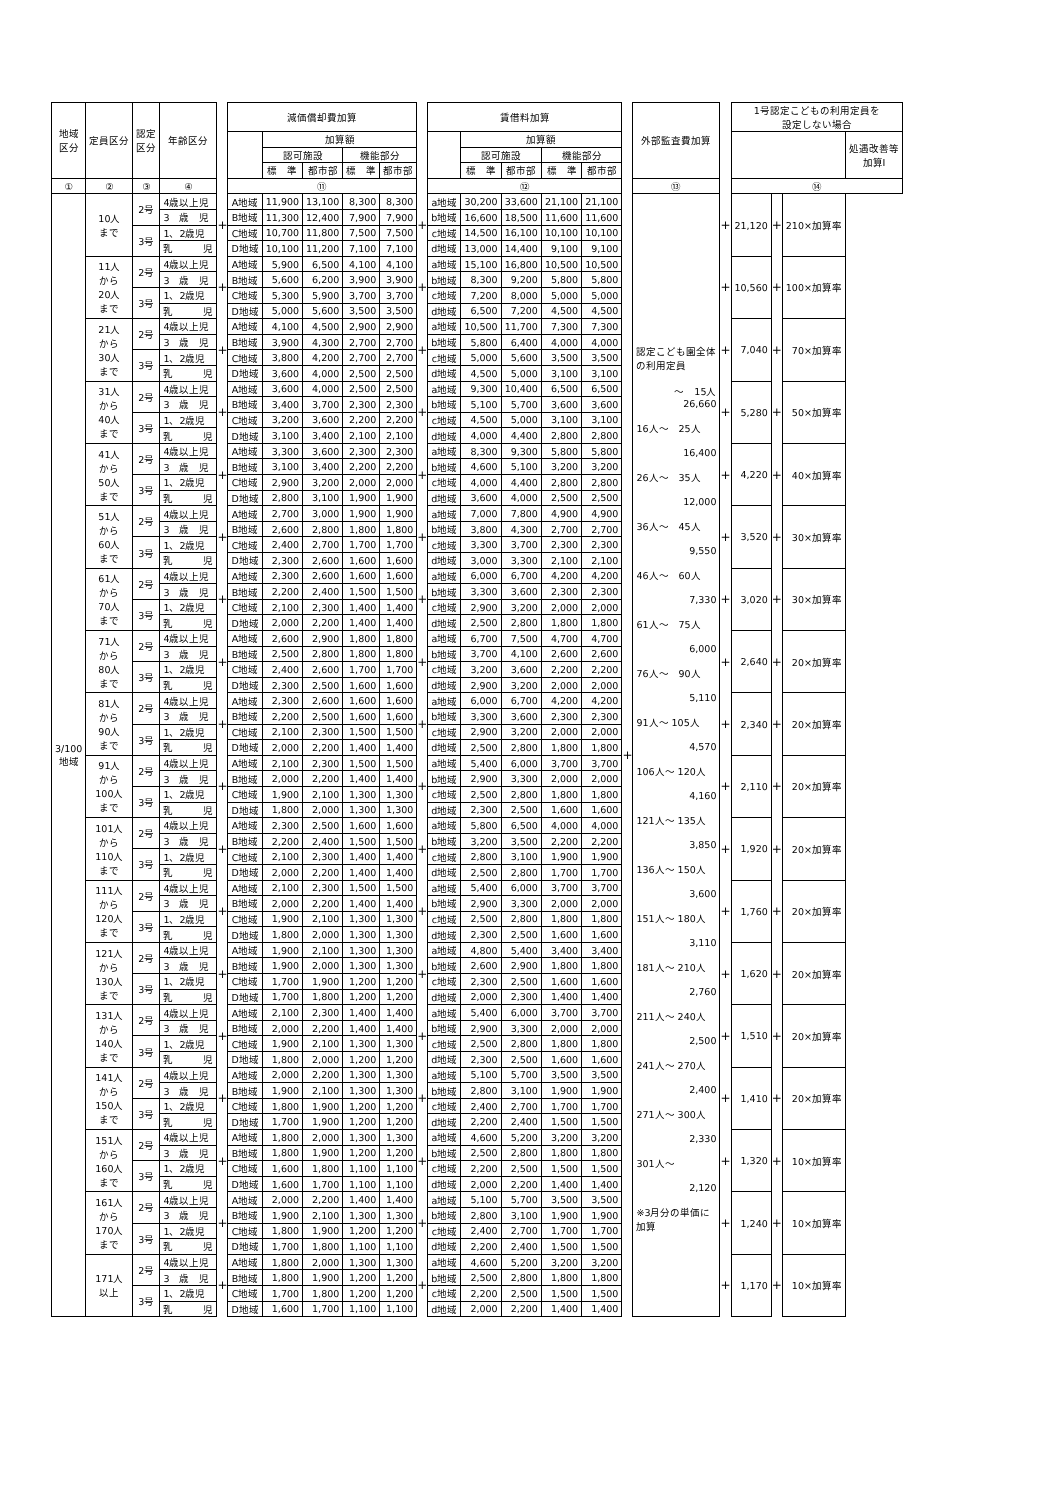| 地域 区分 | 定員区分 | 認定 区分 | 年齢区分 | | 減価償却費加算 | | | | | | 賃借料加算 | | | | | | 外部監査費加算 | | 1号認定こどもの利用定員を 設定しない場合 | | | |
| --- | --- | --- | --- | --- | --- | --- | --- | --- | --- | --- | --- | --- | --- | --- | --- | --- | --- | --- | --- | --- | --- | --- |
| | | | | | | 加算額 | | | | | | 加算額 | | | | | | | | | | 処遇改善等 加算Ⅰ |
| | | | | | | 認可施設 | | 機能部分 | | | | 認可施設 | | 機能部分 | | | | | | | | |
| | | | | | | 標 準 | 都市部 | 標 準 | 都市部 | | | 標 準 | 都市部 | 標 準 | 都市部 | | | | | | | |
| ① | ② | ③ | ④ | | ⑪ | | | | | | ⑫ | | | | | | ⑬ | | ⑭ | | | |
| 3/100 地域 | 10人 まで | 2号 | 4歳以上児 | + | A地域 | 11,900 | 13,100 | 8,300 | 8,300 | + | a地域 | 30,200 | 33,600 | 21,100 | 21,100 | + | 認定こども園全体の利用定員 ～ 15人 26,660 16人～ 25人 16,400 26人～ 35人 12,000 36人～ 45人 9,550 46人～ 60人 7,330 61人～ 75人 6,000 76人～ 90人 5,110 91人～ 105人 4,570 106人～ 120人 4,160 121人～ 135人 3,850 136人～ 150人 3,600 151人～ 180人 3,110 181人～ 210人 2,760 211人～ 240人 2,500 241人～ 270人 2,400 271人～ 300人 2,330 301人～ 2,120 ※3月分の単価に加算 | + | 21,120 | + | 210×加算率 | |
| | | | 3 歳 児 | | B地域 | 11,300 | 12,400 | 7,900 | 7,900 | | b地域 | 16,600 | 18,500 | 11,600 | 11,600 | | | | | | | |
| | | 3号 | 1、2歳児 | | C地域 | 10,700 | 11,800 | 7,500 | 7,500 | | c地域 | 14,500 | 16,100 | 10,100 | 10,100 | | | | | | | |
| | | | 乳 児 | | D地域 | 10,100 | 11,200 | 7,100 | 7,100 | | d地域 | 13,000 | 14,400 | 9,100 | 9,100 | | | | | | | |
| | 11人 から 20人 まで | 2号 | 4歳以上児 | + | A地域 | 5,900 | 6,500 | 4,100 | 4,100 | + | a地域 | 15,100 | 16,800 | 10,500 | 10,500 | | | + | 10,560 | + | 100×加算率 | |
| | | | 3 歳 児 | | B地域 | 5,600 | 6,200 | 3,900 | 3,900 | | b地域 | 8,300 | 9,200 | 5,800 | 5,800 | | | | | | | |
| | | 3号 | 1、2歳児 | | C地域 | 5,300 | 5,900 | 3,700 | 3,700 | | c地域 | 7,200 | 8,000 | 5,000 | 5,000 | | | | | | | |
| | | | 乳 児 | | D地域 | 5,000 | 5,600 | 3,500 | 3,500 | | d地域 | 6,500 | 7,200 | 4,500 | 4,500 | | | | | | | |
| | 21人 から 30人 まで | 2号 | 4歳以上児 | + | A地域 | 4,100 | 4,500 | 2,900 | 2,900 | + | a地域 | 10,500 | 11,700 | 7,300 | 7,300 | | | + | 7,040 | + | 70×加算率 | |
| | | | 3 歳 児 | | B地域 | 3,900 | 4,300 | 2,700 | 2,700 | | b地域 | 5,800 | 6,400 | 4,000 | 4,000 | | | | | | | |
| | | 3号 | 1、2歳児 | | C地域 | 3,800 | 4,200 | 2,700 | 2,700 | | c地域 | 5,000 | 5,600 | 3,500 | 3,500 | | | | | | | |
| | | | 乳 児 | | D地域 | 3,600 | 4,000 | 2,500 | 2,500 | | d地域 | 4,500 | 5,000 | 3,100 | 3,100 | | | | | | | |
| | 31人 から 40人 まで | 2号 | 4歳以上児 | + | A地域 | 3,600 | 4,000 | 2,500 | 2,500 | + | a地域 | 9,300 | 10,400 | 6,500 | 6,500 | | | + | 5,280 | + | 50×加算率 | |
| | | | 3 歳 児 | | B地域 | 3,400 | 3,700 | 2,300 | 2,300 | | b地域 | 5,100 | 5,700 | 3,600 | 3,600 | | | | | | | |
| | | 3号 | 1、2歳児 | | C地域 | 3,200 | 3,600 | 2,200 | 2,200 | | c地域 | 4,500 | 5,000 | 3,100 | 3,100 | | | | | | | |
| | | | 乳 児 | | D地域 | 3,100 | 3,400 | 2,100 | 2,100 | | d地域 | 4,000 | 4,400 | 2,800 | 2,800 | | | | | | | |
| | 41人 から 50人 まで | 2号 | 4歳以上児 | + | A地域 | 3,300 | 3,600 | 2,300 | 2,300 | + | a地域 | 8,300 | 9,300 | 5,800 | 5,800 | | | + | 4,220 | + | 40×加算率 | |
| | | | 3 歳 児 | | B地域 | 3,100 | 3,400 | 2,200 | 2,200 | | b地域 | 4,600 | 5,100 | 3,200 | 3,200 | | | | | | | |
| | | 3号 | 1、2歳児 | | C地域 | 2,900 | 3,200 | 2,000 | 2,000 | | c地域 | 4,000 | 4,400 | 2,800 | 2,800 | | | | | | | |
| | | | 乳 児 | | D地域 | 2,800 | 3,100 | 1,900 | 1,900 | | d地域 | 3,600 | 4,000 | 2,500 | 2,500 | | | | | | | |
| | 51人 から 60人 まで | 2号 | 4歳以上児 | + | A地域 | 2,700 | 3,000 | 1,900 | 1,900 | + | a地域 | 7,000 | 7,800 | 4,900 | 4,900 | | | + | 3,520 | + | 30×加算率 | |
| | | | 3 歳 児 | | B地域 | 2,600 | 2,800 | 1,800 | 1,800 | | b地域 | 3,800 | 4,300 | 2,700 | 2,700 | | | | | | | |
| | | 3号 | 1、2歳児 | | C地域 | 2,400 | 2,700 | 1,700 | 1,700 | | c地域 | 3,300 | 3,700 | 2,300 | 2,300 | | | | | | | |
| | | | 乳 児 | | D地域 | 2,300 | 2,600 | 1,600 | 1,600 | | d地域 | 3,000 | 3,300 | 2,100 | 2,100 | | | | | | | |
| | 61人 から 70人 まで | 2号 | 4歳以上児 | + | A地域 | 2,300 | 2,600 | 1,600 | 1,600 | + | a地域 | 6,000 | 6,700 | 4,200 | 4,200 | | | + | 3,020 | + | 30×加算率 | |
| | | | 3 歳 児 | | B地域 | 2,200 | 2,400 | 1,500 | 1,500 | | b地域 | 3,300 | 3,600 | 2,300 | 2,300 | | | | | | | |
| | | 3号 | 1、2歳児 | | C地域 | 2,100 | 2,300 | 1,400 | 1,400 | | c地域 | 2,900 | 3,200 | 2,000 | 2,000 | | | | | | | |
| | | | 乳 児 | | D地域 | 2,000 | 2,200 | 1,400 | 1,400 | | d地域 | 2,500 | 2,800 | 1,800 | 1,800 | | | | | | | |
| | 71人 から 80人 まで | 2号 | 4歳以上児 | + | A地域 | 2,600 | 2,900 | 1,800 | 1,800 | + | a地域 | 6,700 | 7,500 | 4,700 | 4,700 | | | + | 2,640 | + | 20×加算率 | |
| | | | 3 歳 児 | | B地域 | 2,500 | 2,800 | 1,800 | 1,800 | | b地域 | 3,700 | 4,100 | 2,600 | 2,600 | | | | | | | |
| | | 3号 | 1、2歳児 | | C地域 | 2,400 | 2,600 | 1,700 | 1,700 | | c地域 | 3,200 | 3,600 | 2,200 | 2,200 | | | | | | | |
| | | | 乳 児 | | D地域 | 2,300 | 2,500 | 1,600 | 1,600 | | d地域 | 2,900 | 3,200 | 2,000 | 2,000 | | | | | | | |
| | 81人 から 90人 まで | 2号 | 4歳以上児 | + | A地域 | 2,300 | 2,600 | 1,600 | 1,600 | + | a地域 | 6,000 | 6,700 | 4,200 | 4,200 | | | + | 2,340 | + | 20×加算率 | |
| | | | 3 歳 児 | | B地域 | 2,200 | 2,500 | 1,600 | 1,600 | | b地域 | 3,300 | 3,600 | 2,300 | 2,300 | | | | | | | |
| | | 3号 | 1、2歳児 | | C地域 | 2,100 | 2,300 | 1,500 | 1,500 | | c地域 | 2,900 | 3,200 | 2,000 | 2,000 | | | | | | | |
| | | | 乳 児 | | D地域 | 2,000 | 2,200 | 1,400 | 1,400 | | d地域 | 2,500 | 2,800 | 1,800 | 1,800 | | | | | | | |
| | 91人 から 100人 まで | 2号 | 4歳以上児 | + | A地域 | 2,100 | 2,300 | 1,500 | 1,500 | + | a地域 | 5,400 | 6,000 | 3,700 | 3,700 | | | + | 2,110 | + | 20×加算率 | |
| | | | 3 歳 児 | | B地域 | 2,000 | 2,200 | 1,400 | 1,400 | | b地域 | 2,900 | 3,300 | 2,000 | 2,000 | | | | | | | |
| | | 3号 | 1、2歳児 | | C地域 | 1,900 | 2,100 | 1,300 | 1,300 | | c地域 | 2,500 | 2,800 | 1,800 | 1,800 | | | | | | | |
| | | | 乳 児 | | D地域 | 1,800 | 2,000 | 1,300 | 1,300 | | d地域 | 2,300 | 2,500 | 1,600 | 1,600 | | | | | | | |
| | 101人 から 110人 まで | 2号 | 4歳以上児 | + | A地域 | 2,300 | 2,500 | 1,600 | 1,600 | + | a地域 | 5,800 | 6,500 | 4,000 | 4,000 | | | + | 1,920 | + | 20×加算率 | |
| | | | 3 歳 児 | | B地域 | 2,200 | 2,400 | 1,500 | 1,500 | | b地域 | 3,200 | 3,500 | 2,200 | 2,200 | | | | | | | |
| | | 3号 | 1、2歳児 | | C地域 | 2,100 | 2,300 | 1,400 | 1,400 | | c地域 | 2,800 | 3,100 | 1,900 | 1,900 | | | | | | | |
| | | | 乳 児 | | D地域 | 2,000 | 2,200 | 1,400 | 1,400 | | d地域 | 2,500 | 2,800 | 1,700 | 1,700 | | | | | | | |
| | 111人 から 120人 まで | 2号 | 4歳以上児 | + | A地域 | 2,100 | 2,300 | 1,500 | 1,500 | + | a地域 | 5,400 | 6,000 | 3,700 | 3,700 | | | + | 1,760 | + | 20×加算率 | |
| | | | 3 歳 児 | | B地域 | 2,000 | 2,200 | 1,400 | 1,400 | | b地域 | 2,900 | 3,300 | 2,000 | 2,000 | | | | | | | |
| | | 3号 | 1、2歳児 | | C地域 | 1,900 | 2,100 | 1,300 | 1,300 | | c地域 | 2,500 | 2,800 | 1,800 | 1,800 | | | | | | | |
| | | | 乳 児 | | D地域 | 1,800 | 2,000 | 1,300 | 1,300 | | d地域 | 2,300 | 2,500 | 1,600 | 1,600 | | | | | | | |
| | 121人 から 130人 まで | 2号 | 4歳以上児 | + | A地域 | 1,900 | 2,100 | 1,300 | 1,300 | + | a地域 | 4,800 | 5,400 | 3,400 | 3,400 | | | + | 1,620 | + | 20×加算率 | |
| | | | 3 歳 児 | | B地域 | 1,900 | 2,000 | 1,300 | 1,300 | | b地域 | 2,600 | 2,900 | 1,800 | 1,800 | | | | | | | |
| | | 3号 | 1、2歳児 | | C地域 | 1,700 | 1,900 | 1,200 | 1,200 | | c地域 | 2,300 | 2,500 | 1,600 | 1,600 | | | | | | | |
| | | | 乳 児 | | D地域 | 1,700 | 1,800 | 1,200 | 1,200 | | d地域 | 2,000 | 2,300 | 1,400 | 1,400 | | | | | | | |
| | 131人 から 140人 まで | 2号 | 4歳以上児 | + | A地域 | 2,100 | 2,300 | 1,400 | 1,400 | + | a地域 | 5,400 | 6,000 | 3,700 | 3,700 | | | + | 1,510 | + | 20×加算率 | |
| | | | 3 歳 児 | | B地域 | 2,000 | 2,200 | 1,400 | 1,400 | | b地域 | 2,900 | 3,300 | 2,000 | 2,000 | | | | | | | |
| | | 3号 | 1、2歳児 | | C地域 | 1,900 | 2,100 | 1,300 | 1,300 | | c地域 | 2,500 | 2,800 | 1,800 | 1,800 | | | | | | | |
| | | | 乳 児 | | D地域 | 1,800 | 2,000 | 1,200 | 1,200 | | d地域 | 2,300 | 2,500 | 1,600 | 1,600 | | | | | | | |
| | 141人 から 150人 まで | 2号 | 4歳以上児 | + | A地域 | 2,000 | 2,200 | 1,300 | 1,300 | + | a地域 | 5,100 | 5,700 | 3,500 | 3,500 | | | + | 1,410 | + | 20×加算率 | |
| | | | 3 歳 児 | | B地域 | 1,900 | 2,100 | 1,300 | 1,300 | | b地域 | 2,800 | 3,100 | 1,900 | 1,900 | | | | | | | |
| | | 3号 | 1、2歳児 | | C地域 | 1,800 | 1,900 | 1,200 | 1,200 | | c地域 | 2,400 | 2,700 | 1,700 | 1,700 | | | | | | | |
| | | | 乳 児 | | D地域 | 1,700 | 1,900 | 1,200 | 1,200 | | d地域 | 2,200 | 2,400 | 1,500 | 1,500 | | | | | | | |
| | 151人 から 160人 まで | 2号 | 4歳以上児 | + | A地域 | 1,800 | 2,000 | 1,300 | 1,300 | + | a地域 | 4,600 | 5,200 | 3,200 | 3,200 | | | + | 1,320 | + | 10×加算率 | |
| | | | 3 歳 児 | | B地域 | 1,800 | 1,900 | 1,200 | 1,200 | | b地域 | 2,500 | 2,800 | 1,800 | 1,800 | | | | | | | |
| | | 3号 | 1、2歳児 | | C地域 | 1,600 | 1,800 | 1,100 | 1,100 | | c地域 | 2,200 | 2,500 | 1,500 | 1,500 | | | | | | | |
| | | | 乳 児 | | D地域 | 1,600 | 1,700 | 1,100 | 1,100 | | d地域 | 2,000 | 2,200 | 1,400 | 1,400 | | | | | | | |
| | 161人 から 170人 まで | 2号 | 4歳以上児 | + | A地域 | 2,000 | 2,200 | 1,400 | 1,400 | + | a地域 | 5,100 | 5,700 | 3,500 | 3,500 | | | + | 1,240 | + | 10×加算率 | |
| | | | 3 歳 児 | | B地域 | 1,900 | 2,100 | 1,300 | 1,300 | | b地域 | 2,800 | 3,100 | 1,900 | 1,900 | | | | | | | |
| | | 3号 | 1、2歳児 | | C地域 | 1,800 | 1,900 | 1,200 | 1,200 | | c地域 | 2,400 | 2,700 | 1,700 | 1,700 | | | | | | | |
| | | | 乳 児 | | D地域 | 1,700 | 1,800 | 1,100 | 1,100 | | d地域 | 2,200 | 2,400 | 1,500 | 1,500 | | | | | | | |
| | 171人 以上 | 2号 | 4歳以上児 | + | A地域 | 1,800 | 2,000 | 1,300 | 1,300 | + | a地域 | 4,600 | 5,200 | 3,200 | 3,200 | | | + | 1,170 | + | 10×加算率 | |
| | | | 3 歳 児 | | B地域 | 1,800 | 1,900 | 1,200 | 1,200 | | b地域 | 2,500 | 2,800 | 1,800 | 1,800 | | | | | | | |
| | | 3号 | 1、2歳児 | | C地域 | 1,700 | 1,800 | 1,200 | 1,200 | | c地域 | 2,200 | 2,500 | 1,500 | 1,500 | | | | | | | |
| | | | 乳 児 | | D地域 | 1,600 | 1,700 | 1,100 | 1,100 | | d地域 | 2,000 | 2,200 | 1,400 | 1,400 | | | | | | | |